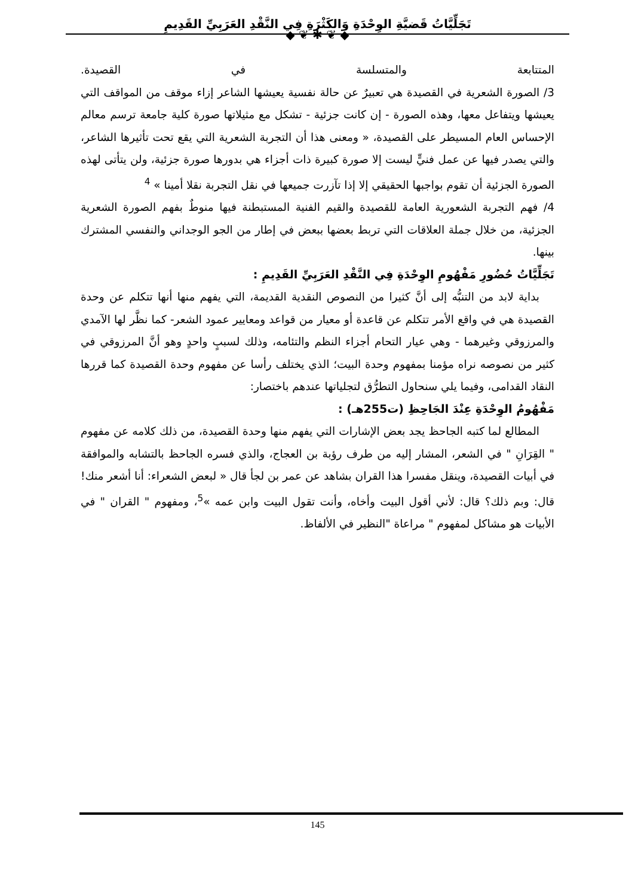تَجَلِّيَّاتُ قَضيَّةِ الوِحْدَةِ وَالكَثْرَةِ فِي النَّقْدِ العَرَبِيِّ القَدِيمِ
◆ ❦ ✱ ❦ ◆
المتتابعة والمتسلسة في القصيدة.
3/ الصورة الشعرية في القصيدة هي تعبيرٌ عن حالة نفسية يعيشها الشاعر إزاء موقف من المواقف التي يعيشها ويتفاعل معها، وهذه الصورة - إن كانت جزئية - تشكل مع مثيلاتها صورة كلية جامعة ترسم معالم الإحساس العام المسيطر على القصيدة، « ومعنى هذا أن التجربة الشعرية التي يقع تحت تأثيرها الشاعر، والتي يصدر فيها عن عمل فنيٍّ ليست إلا صورة كبيرة ذات أجزاء هي بدورها صورة جزئية، ولن يتأتى لهذه الصورة الجزئية أن تقوم بواجبها الحقيقي إلا إذا تآزرت جميعها في نقل التجربة نقلا أمينا » <sup>4</sup>
4/ فهم التجربة الشعورية العامة للقصيدة والقيم الفنية المستبطنة فيها منوطٌ بفهم الصورة الشعرية الجزئية، من خلال جملة العلاقات التي تربط بعضها ببعض في إطار من الجو الوجداني والنفسي المشترك بينها.
تَجَلِّيَّاتُ حُضُورِ مَفْهُومِ الوِحْدَةِ فِي النَّقْدِ العَرَبِيِّ القَدِيمِ :
بداية لابد من التنبُّه إلى أنَّ كثيرا من النصوص النقدية القديمة، التي يفهم منها أنها تتكلم عن وحدة القصيدة هي في واقع الأمر تتكلم عن قاعدة أو معيار من قواعد ومعايير عمود الشعر- كما نظَّر لها الآمدي والمرزوقي وغيرهما - وهي عيار التحام أجزاء النظم والتئامه، وذلك لسببٍ واحدٍ وهو أنَّ المرزوقي في كثير من نصوصه نراه مؤمنا بمفهوم وحدة البيت؛ الذي يختلف رأسا عن مفهوم وحدة القصيدة كما قررها النقاد القدامى، وفيما يلي سنحاول التطرُّق لتجلياتها عندهم باختصار:
مَفْهُومُ الوِحْدَةِ عِنْدَ الجَاحِظِ (ت255هـ) :
المطالع لما كتبه الجاحظ يجد بعض الإشارات التي يفهم منها وحدة القصيدة، من ذلك كلامه عن مفهوم " القِرَانِ " في الشعر، المشار إليه من طرف رؤبة بن العجاج، والذي فسره الجاحظ بالتشابه والموافقة في أبيات القصيدة، وينقل مفسرا هذا القران بشاهد عن عمر بن لجأ قال « لبعض الشعراء: أنا أشعر منك! قال: وبم ذلك؟ قال: لأني أقول البيت وأخاه، وأنت تقول البيت وابن عمه »<sup>5</sup>، ومفهوم " القران " في الأبيات هو مشاكل لمفهوم " مراعاة "النظير في الألفاظ.
145